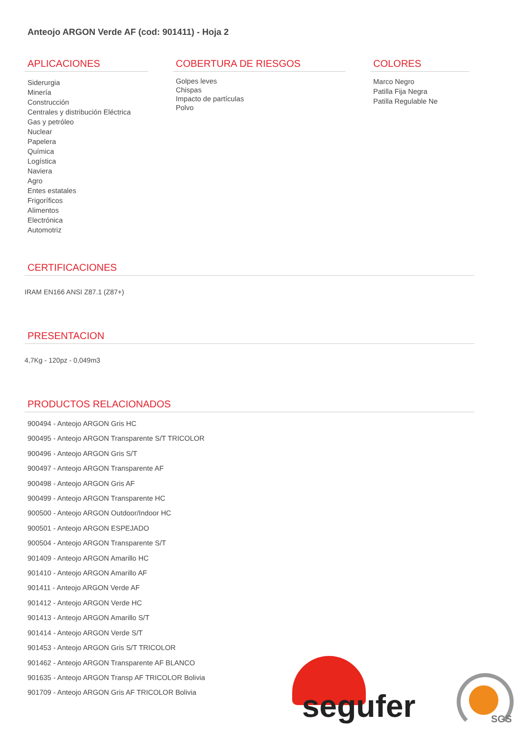Anteojo ARGON Verde AF (cod: 901411) - Hoja 2
APLICACIONES
Siderurgia
Minería
Construcción
Centrales y distribución Eléctrica
Gas y petróleo
Nuclear
Papelera
Química
Logística
Naviera
Agro
Entes estatales
Frigoríficos
Alimentos
Electrónica
Automotriz
COBERTURA DE RIESGOS
Golpes leves
Chispas
Impacto de partículas
Polvo
COLORES
Marco Negro
Patilla Fija Negra
Patilla Regulable Ne
CERTIFICACIONES
IRAM EN166 ANSI Z87.1 (Z87+)
PRESENTACION
4,7Kg - 120pz - 0,049m3
PRODUCTOS RELACIONADOS
900494 - Anteojo ARGON Gris HC
900495 - Anteojo ARGON Transparente S/T TRICOLOR
900496 - Anteojo ARGON Gris S/T
900497 - Anteojo ARGON Transparente AF
900498 - Anteojo ARGON Gris AF
900499 - Anteojo ARGON Transparente HC
900500 - Anteojo ARGON Outdoor/Indoor HC
900501 - Anteojo ARGON ESPEJADO
900504 - Anteojo ARGON Transparente S/T
901409 - Anteojo ARGON Amarillo HC
901410 - Anteojo ARGON Amarillo AF
901411 - Anteojo ARGON Verde AF
901412 - Anteojo ARGON Verde HC
901413 - Anteojo ARGON Amarillo S/T
901414 - Anteojo ARGON Verde S/T
901453 - Anteojo ARGON Gris S/T TRICOLOR
901462 - Anteojo ARGON Transparente AF BLANCO
901635 - Anteojo ARGON Transp AF TRICOLOR Bolivia
901709 - Anteojo ARGON Gris AF TRICOLOR Bolivia
segufer SGS